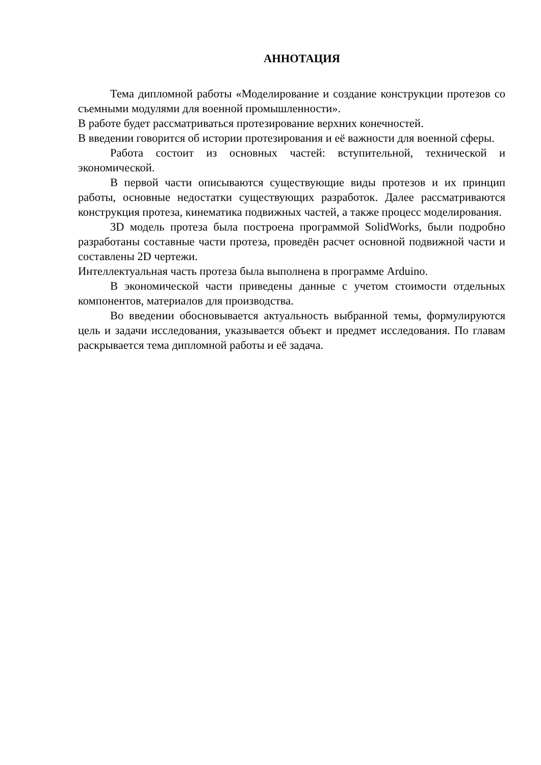АННОТАЦИЯ
Тема дипломной работы «Моделирование и создание конструкции протезов со съемными модулями для военной промышленности».
В работе будет рассматриваться протезирование верхних конечностей.
В введении говорится об истории протезирования и её важности для военной сферы.
Работа состоит из основных частей: вступительной, технической и экономической.
В первой части описываются существующие виды протезов и их принцип работы, основные недостатки существующих разработок. Далее рассматриваются конструкция протеза, кинематика подвижных частей, а также процесс моделирования.
3D модель протеза была построена программой SolidWorks, были подробно разработаны составные части протеза, проведён расчет основной подвижной части и составлены 2D чертежи.
Интеллектуальная часть протеза была выполнена в программе Arduino.
В экономической части приведены данные с учетом стоимости отдельных компонентов, материалов для производства.
Во введении обосновывается актуальность выбранной темы, формулируются цель и задачи исследования, указывается объект и предмет исследования. По главам раскрывается тема дипломной работы и её задача.